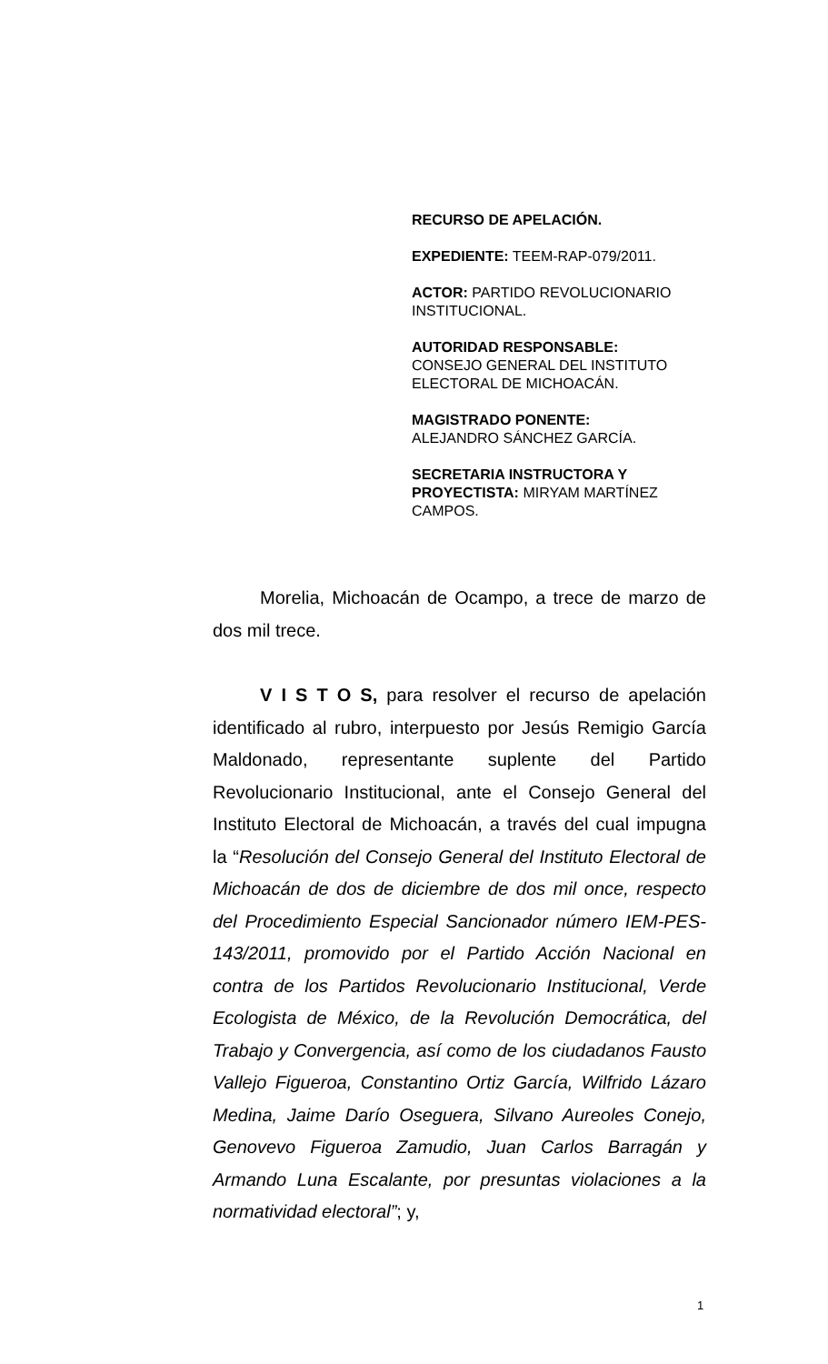RECURSO DE APELACIÓN.
EXPEDIENTE: TEEM-RAP-079/2011.
ACTOR: PARTIDO REVOLUCIONARIO INSTITUCIONAL.
AUTORIDAD RESPONSABLE:
CONSEJO GENERAL DEL INSTITUTO ELECTORAL DE MICHOACÁN.
MAGISTRADO PONENTE:
ALEJANDRO SÁNCHEZ GARCÍA.
SECRETARIA INSTRUCTORA Y PROYECTISTA: MIRYAM MARTÍNEZ CAMPOS.
Morelia, Michoacán de Ocampo, a trece de marzo de dos mil trece.
V I S T O S, para resolver el recurso de apelación identificado al rubro, interpuesto por Jesús Remigio García Maldonado, representante suplente del Partido Revolucionario Institucional, ante el Consejo General del Instituto Electoral de Michoacán, a través del cual impugna la “Resolución del Consejo General del Instituto Electoral de Michoacán de dos de diciembre de dos mil once, respecto del Procedimiento Especial Sancionador número IEM-PES-143/2011, promovido por el Partido Acción Nacional en contra de los Partidos Revolucionario Institucional, Verde Ecologista de México, de la Revolución Democrática, del Trabajo y Convergencia, así como de los ciudadanos Fausto Vallejo Figueroa, Constantino Ortiz García, Wilfrido Lázaro Medina, Jaime Darío Oseguera, Silvano Aureoles Conejo, Genovevo Figueroa Zamudio, Juan Carlos Barragán y Armando Luna Escalante, por presuntas violaciones a la normatividad electoral”; y,
1